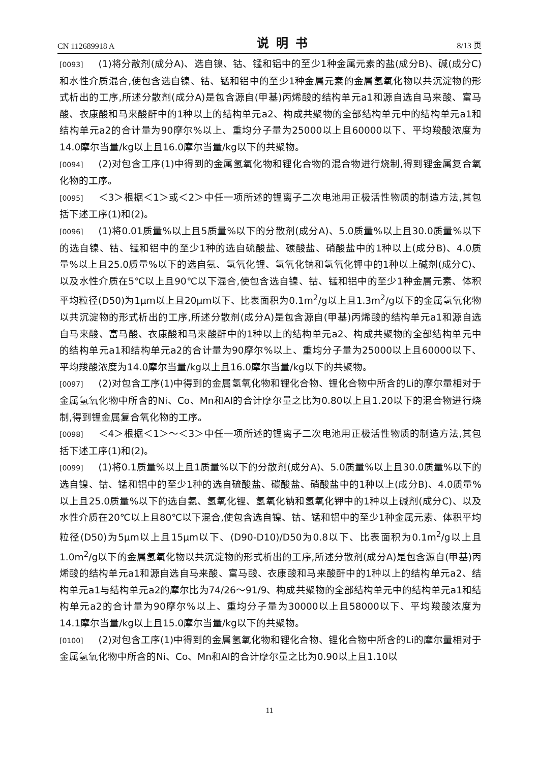CN 112689918 A 说明书 8/13 页
[0093] (1)将分散剂(成分A)、选自镍、钴、锰和铝中的至少1种金属元素的盐(成分B)、碱(成分C)和水性介质混合,使包含选自镍、钴、锰和铝中的至少1种金属元素的金属氢氧化物以共沉淀物的形式析出的工序,所述分散剂(成分A)是包含源自(甲基)丙烯酸的结构单元a1和源自选自马来酸、富马酸、衣康酸和马来酸酐中的1种以上的结构单元a2、构成共聚物的全部结构单元中的结构单元a1和结构单元a2的合计量为90摩尔%以上、重均分子量为25000以上且60000以下、平均羧酸浓度为14.0摩尔当量/kg以上且16.0摩尔当量/kg以下的共聚物。
[0094] (2)对包含工序(1)中得到的金属氢氧化物和锂化合物的混合物进行烧制,得到锂金属复合氧化物的工序。
[0095] ＜3＞根据＜1＞或＜2＞中任一项所述的锂离子二次电池用正极活性物质的制造方法,其包括下述工序(1)和(2)。
[0096] (1)将0.01质量%以上且5质量%以下的分散剂(成分A)、5.0质量%以上且30.0质量%以下的选自镍、钴、锰和铝中的至少1种的选自硫酸盐、碳酸盐、硝酸盐中的1种以上(成分B)、4.0质量%以上且25.0质量%以下的选自氨、氢氧化锂、氢氧化钠和氢氧化钾中的1种以上碱剂(成分C)、以及水性介质在5℃以上且90℃以下混合,使包含选自镍、钴、锰和铝中的至少1种金属元素、体积平均粒径(D50)为1μm以上且20μm以下、比表面积为0.1m<sup>2</sup>/g以上且1.3m<sup>2</sup>/g以下的金属氢氧化物以共沉淀物的形式析出的工序,所述分散剂(成分A)是包含源自(甲基)丙烯酸的结构单元a1和源自选自马来酸、富马酸、衣康酸和马来酸酐中的1种以上的结构单元a2、构成共聚物的全部结构单元中的结构单元a1和结构单元a2的合计量为90摩尔%以上、重均分子量为25000以上且60000以下、平均羧酸浓度为14.0摩尔当量/kg以上且16.0摩尔当量/kg以下的共聚物。
[0097] (2)对包含工序(1)中得到的金属氢氧化物和锂化合物、锂化合物中所含的Li的摩尔量相对于金属氢氧化物中所含的Ni、Co、Mn和Al的合计摩尔量之比为0.80以上且1.20以下的混合物进行烧制,得到锂金属复合氧化物的工序。
[0098] ＜4＞根据＜1＞～＜3＞中任一项所述的锂离子二次电池用正极活性物质的制造方法,其包括下述工序(1)和(2)。
[0099] (1)将0.1质量%以上且1质量%以下的分散剂(成分A)、5.0质量%以上且30.0质量%以下的选自镍、钴、锰和铝中的至少1种的选自硫酸盐、碳酸盐、硝酸盐中的1种以上(成分B)、4.0质量%以上且25.0质量%以下的选自氨、氢氧化锂、氢氧化钠和氢氧化钾中的1种以上碱剂(成分C)、以及水性介质在20℃以上且80℃以下混合,使包含选自镍、钴、锰和铝中的至少1种金属元素、体积平均粒径(D50)为5μm以上且15μm以下、(D90-D10)/D50为0.8以下、比表面积为0.1m<sup>2</sup>/g以上且1.0m<sup>2</sup>/g以下的金属氢氧化物以共沉淀物的形式析出的工序,所述分散剂(成分A)是包含源自(甲基)丙烯酸的结构单元a1和源自选自马来酸、富马酸、衣康酸和马来酸酐中的1种以上的结构单元a2、结构单元a1与结构单元a2的摩尔比为74/26～91/9、构成共聚物的全部结构单元中的结构单元a1和结构单元a2的合计量为90摩尔%以上、重均分子量为30000以上且58000以下、平均羧酸浓度为14.1摩尔当量/kg以上且15.0摩尔当量/kg以下的共聚物。
[0100] (2)对包含工序(1)中得到的金属氢氧化物和锂化合物、锂化合物中所含的Li的摩尔量相对于金属氢氧化物中所含的Ni、Co、Mn和Al的合计摩尔量之比为0.90以上且1.10以
11